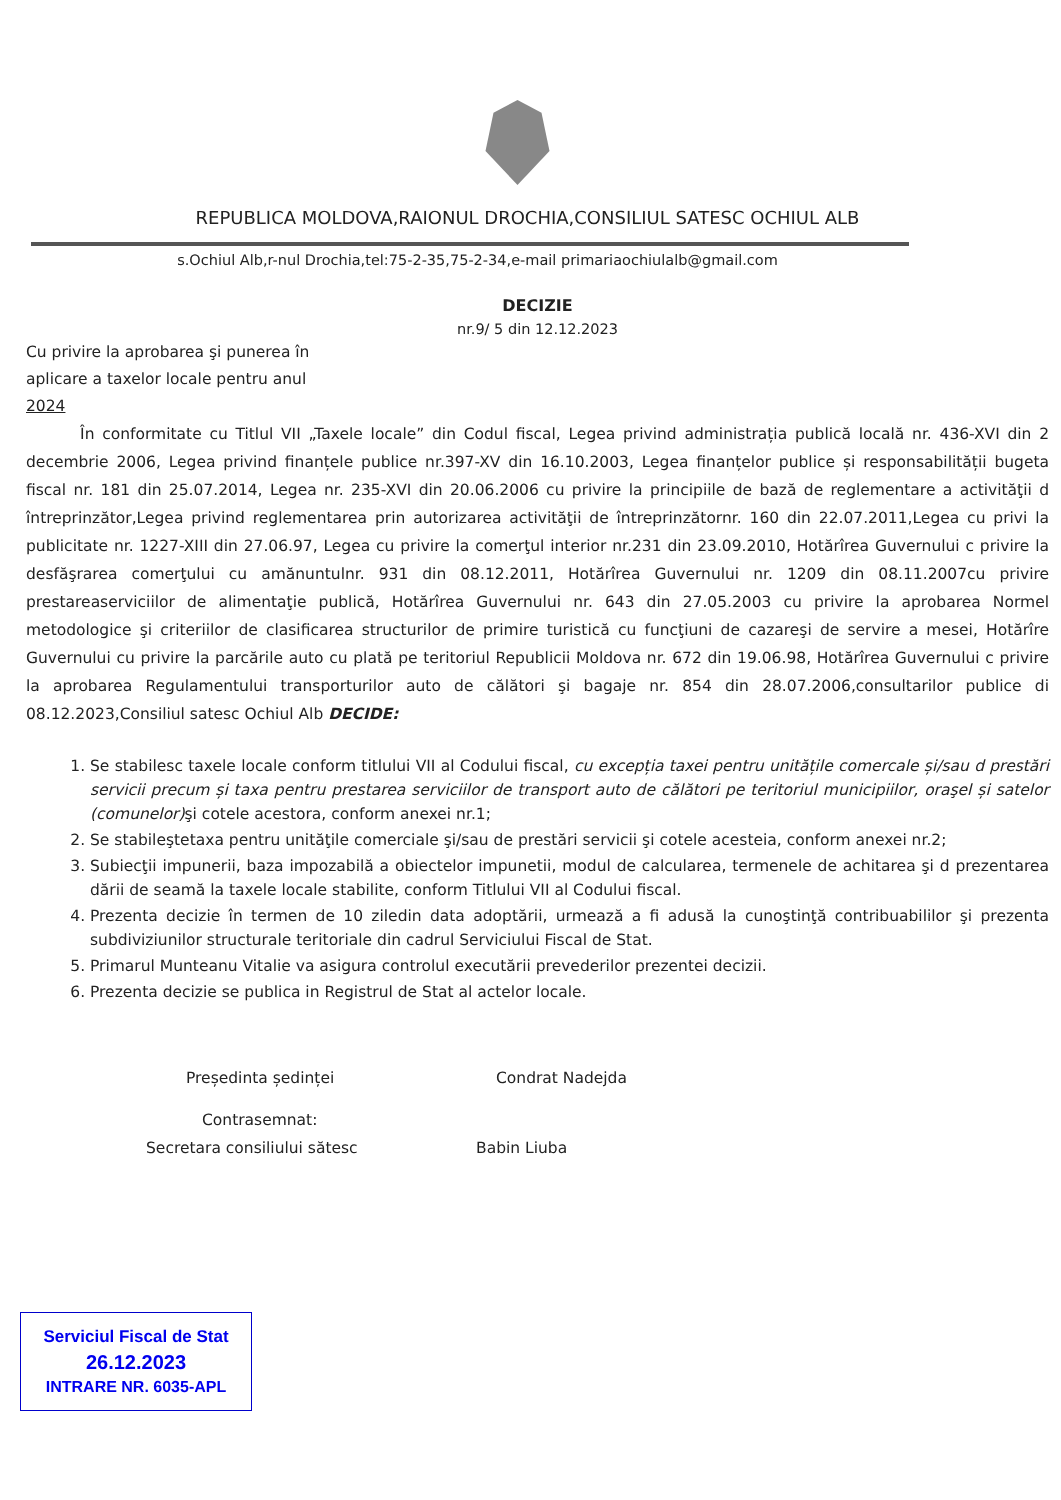REPUBLICA MOLDOVA,RAIONUL DROCHIA,CONSILIUL SATESC OCHIUL ALB
s.Ochiul Alb,r-nul Drochia,tel:75-2-35,75-2-34,e-mail primariaochiulalb@gmail.com
DECIZIE
nr.9/ 5 din 12.12.2023
Cu privire la aprobarea şi punerea în aplicare a taxelor locale pentru anul 2024
În conformitate cu Titlul VII „Taxele locale” din Codul fiscal, Legea privind administrația publică locală nr. 436-XVI din 2 decembrie 2006, Legea privind finanțele publice nr.397-XV din 16.10.2003, Legea finanțelor publice și responsabilității bugeta fiscal nr. 181 din 25.07.2014, Legea nr. 235-XVI din 20.06.2006 cu privire la principiile de bază de reglementare a activităţii d întreprinzător,Legea privind reglementarea prin autorizarea activităţii de întreprinzătornr. 160 din 22.07.2011,Legea cu privi la publicitate nr. 1227-XIII din 27.06.97, Legea cu privire la comerţul interior nr.231 din 23.09.2010, Hotărîrea Guvernului c privire la desfăşrarea comerţului cu amănuntulnr. 931 din 08.12.2011, Hotărîrea Guvernului nr. 1209 din 08.11.2007cu privire prestareaserviciilor de alimentaţie publică, Hotărîrea Guvernului nr. 643 din 27.05.2003 cu privire la aprobarea Normel metodologice şi criteriilor de clasificarea structurilor de primire turistică cu funcţiuni de cazareşi de servire a mesei, Hotărîre Guvernului cu privire la parcările auto cu plată pe teritoriul Republicii Moldova nr. 672 din 19.06.98, Hotărîrea Guvernului c privire la aprobarea Regulamentului transporturilor auto de călători şi bagaje nr. 854 din 28.07.2006,consultarilor publice di 08.12.2023,Consiliul satesc Ochiul Alb DECIDE:
1. Se stabilesc taxele locale conform titlului VII al Codului fiscal, cu excepția taxei pentru unitățile comercale și/sau d prestări servicii precum și taxa pentru prestarea serviciilor de transport auto de călători pe teritoriul municipiilor, oraşel și satelor (comunelor) şi cotele acestora, conform anexei nr.1;
2. Se stabileştetaxa pentru unităţile comerciale şi/sau de prestări servicii şi cotele acesteia, conform anexei nr.2;
3. Subiecţii impunerii, baza impozabilă a obiectelor impunetii, modul de calcularea, termenele de achitarea şi d prezentarea dării de seamă la taxele locale stabilite, conform Titlului VII al Codului fiscal.
4. Prezenta decizie în termen de 10 ziledin data adoptării, urmează a fi adusă la cunoştinţă contribuabililor şi prezenta subdiviziunilor structurale teritoriale din cadrul Serviciului Fiscal de Stat.
5. Primarul Munteanu Vitalie va asigura controlul executării prevederilor prezentei decizii.
6. Prezenta decizie se publica in Registrul de Stat al actelor locale.
Președinta ședinței Condrat Nadejda
Contrasemnat:
Secretara consiliului sătesc Babin Liuba
Serviciul Fiscal de Stat
26.12.2023
INTRARE NR. 6035-APL